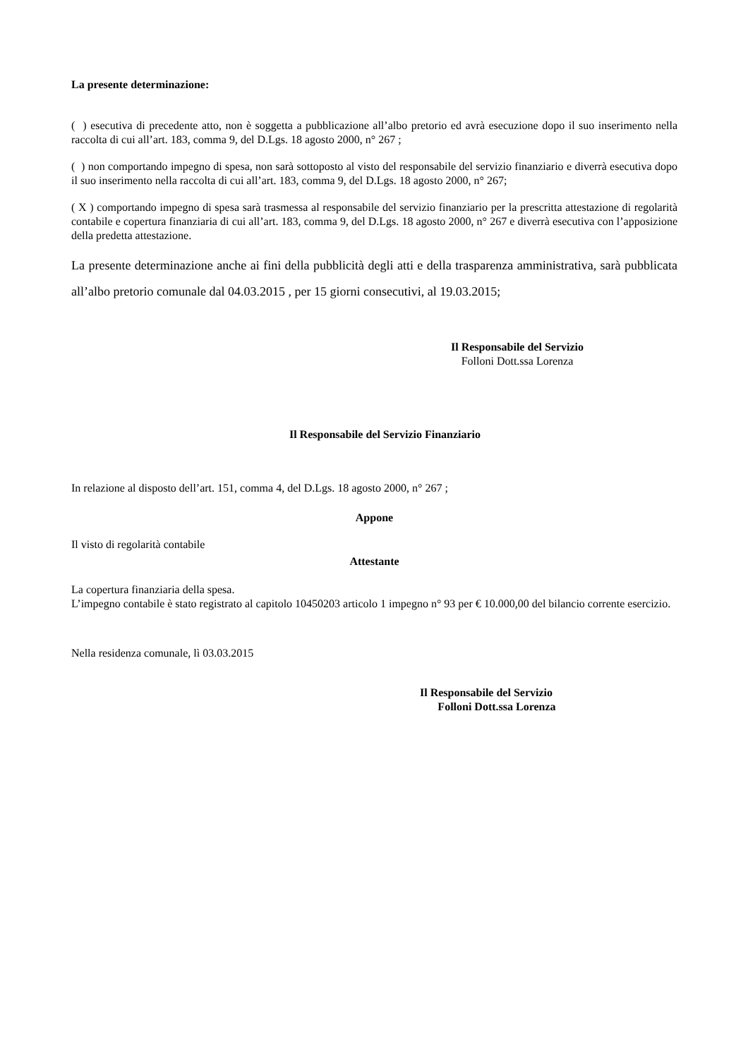La presente determinazione:
( ) esecutiva di precedente atto, non è soggetta a pubblicazione all’albo pretorio ed avrà esecuzione dopo il suo inserimento nella raccolta di cui all’art. 183, comma 9, del D.Lgs. 18 agosto 2000, n° 267 ;
( ) non comportando impegno di spesa, non sarà sottoposto al visto del responsabile del servizio finanziario e diverrà esecutiva dopo il suo inserimento nella raccolta di cui all’art. 183, comma 9, del D.Lgs. 18 agosto 2000, n° 267;
( X ) comportando impegno di spesa sarà trasmessa al responsabile del servizio finanziario per la prescritta attestazione di regolarità contabile e copertura finanziaria di cui all’art. 183, comma 9, del D.Lgs. 18 agosto 2000, n° 267 e diverrà esecutiva con l’apposizione della predetta attestazione.
La presente determinazione anche ai fini della pubblicità degli atti e della trasparenza amministrativa, sarà pubblicata all’albo pretorio comunale dal 04.03.2015 , per 15 giorni consecutivi, al 19.03.2015;
Il Responsabile del Servizio
Folloni Dott.ssa Lorenza
Il Responsabile del Servizio Finanziario
In relazione al disposto dell’art. 151, comma 4, del D.Lgs. 18 agosto 2000, n° 267 ;
Appone
Il visto di regolarità contabile
Attestante
La copertura finanziaria della spesa.
L’impegno contabile è stato registrato al capitolo 10450203 articolo 1 impegno n° 93 per € 10.000,00 del bilancio corrente esercizio.
Nella residenza comunale, lì 03.03.2015
Il Responsabile del Servizio
Folloni Dott.ssa Lorenza